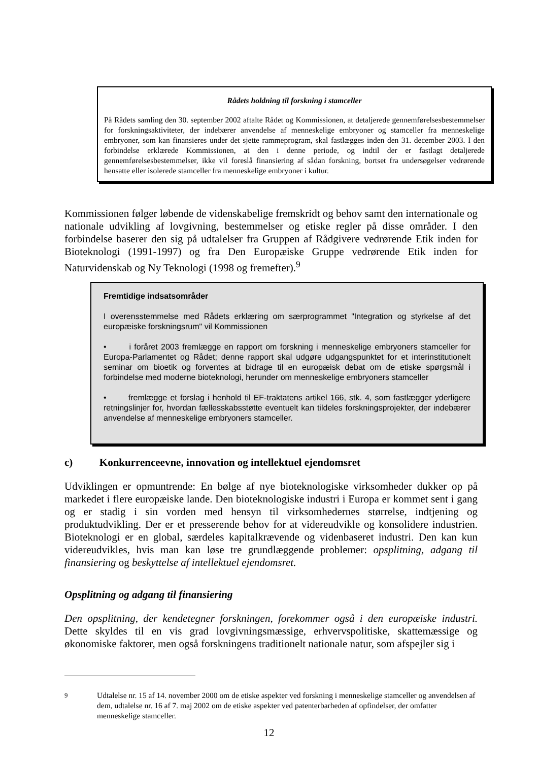Rådets holdning til forskning i stamceller
På Rådets samling den 30. september 2002 aftalte Rådet og Kommissionen, at detaljerede gennemførelsesbestemmelser for forskningsaktiviteter, der indebærer anvendelse af menneskelige embryoner og stamceller fra menneskelige embryoner, som kan finansieres under det sjette rammeprogram, skal fastlægges inden den 31. december 2003. I den forbindelse erklærede Kommissionen, at den i denne periode, og indtil der er fastlagt detaljerede gennemførelsesbestemmelser, ikke vil foreslå finansiering af sådan forskning, bortset fra undersøgelser vedrørende hensatte eller isolerede stamceller fra menneskelige embryoner i kultur.
Kommissionen følger løbende de videnskabelige fremskridt og behov samt den internationale og nationale udvikling af lovgivning, bestemmelser og etiske regler på disse områder. I den forbindelse baserer den sig på udtalelser fra Gruppen af Rådgivere vedrørende Etik inden for Bioteknologi (1991-1997) og fra Den Europæiske Gruppe vedrørende Etik inden for Naturvidenskab og Ny Teknologi (1998 og fremefter).<sup>9</sup>
Fremtidige indsatsområder
I overensstemmelse med Rådets erklæring om særprogrammet "Integration og styrkelse af det europæiske forskningsrum" vil Kommissionen
• i foråret 2003 fremlægge en rapport om forskning i menneskelige embryoners stamceller for Europa-Parlamentet og Rådet; denne rapport skal udgøre udgangspunktet for et interinstitutionelt seminar om bioetik og forventes at bidrage til en europæisk debat om de etiske spørgsmål i forbindelse med moderne bioteknologi, herunder om menneskelige embryoners stamceller
• fremlægge et forslag i henhold til EF-traktatens artikel 166, stk. 4, som fastlægger yderligere retningslinjer for, hvordan fællesskabsstøtte eventuelt kan tildeles forskningsprojekter, der indebærer anvendelse af menneskelige embryoners stamceller.
c) Konkurrenceevne, innovation og intellektuel ejendomsret
Udviklingen er opmuntrende: En bølge af nye bioteknologiske virksomheder dukker op på markedet i flere europæiske lande. Den bioteknologiske industri i Europa er kommet sent i gang og er stadig i sin vorden med hensyn til virksomhedernes størrelse, indtjening og produktudvikling. Der er et presserende behov for at videreudvikle og konsolidere industrien. Bioteknologi er en global, særdeles kapitalkrævende og videnbaseret industri. Den kan kun videreudvikles, hvis man kan løse tre grundlæggende problemer: opsplitning, adgang til finansiering og beskyttelse af intellektuel ejendomsret.
Opsplitning og adgang til finansiering
Den opsplitning, der kendetegner forskningen, forekommer også i den europæiske industri. Dette skyldes til en vis grad lovgivningsmæssige, erhvervspolitiske, skattemæssige og økonomiske faktorer, men også forskningens traditionelt nationale natur, som afspejler sig i
<sup>9</sup> Udtalelse nr. 15 af 14. november 2000 om de etiske aspekter ved forskning i menneskelige stamceller og anvendelsen af dem, udtalelse nr. 16 af 7. maj 2002 om de etiske aspekter ved patenterbarheden af opfindelser, der omfatter menneskelige stamceller.
12